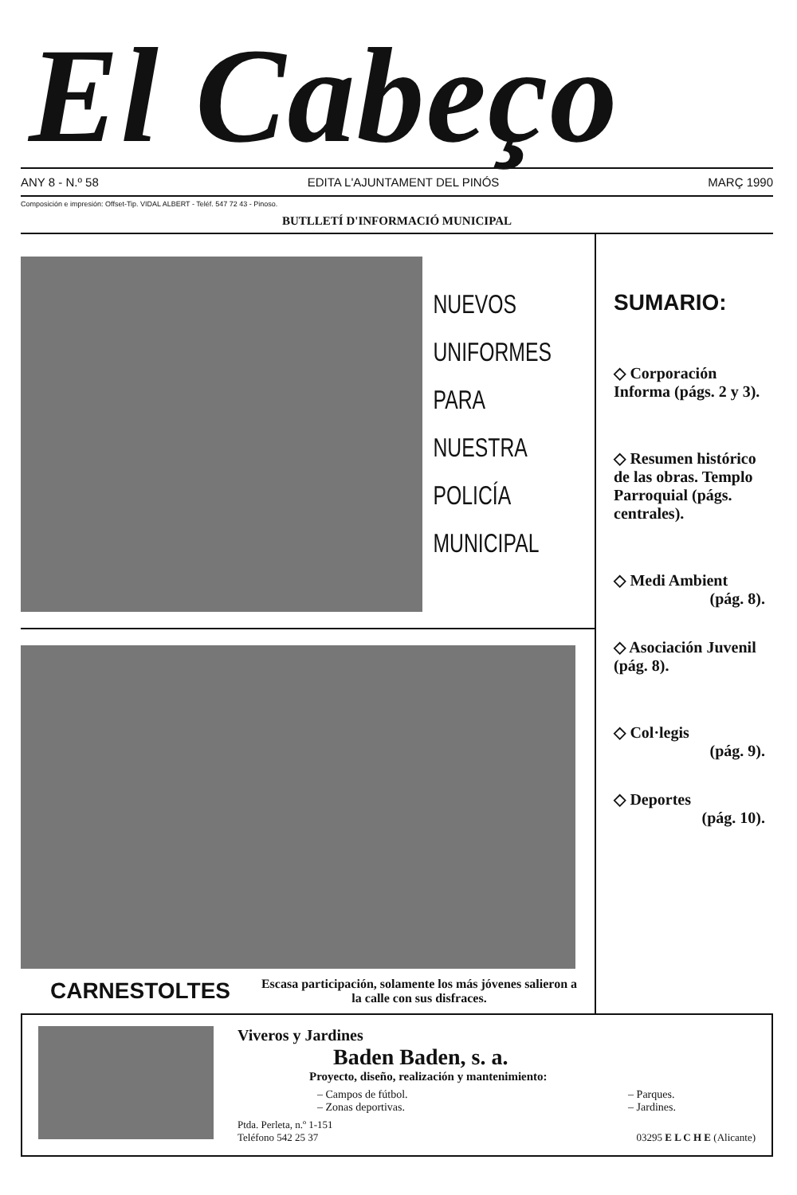El Cabeço
ANY 8 - N.º 58 EDITA L'AJUNTAMENT DEL PINÓS MARÇ 1990
Composición e impresión: Offset-Tip. VIDAL ALBERT - Teléf. 547 72 43 - Pinoso.
BUTLLETÍ D'INFORMACIÓ MUNICIPAL
NUEVOS
UNIFORMES
PARA
NUESTRA
POLICÍA
MUNICIPAL
CARNESTOLTES
Escasa participación, solamente los más jóvenes salieron a la calle con sus disfraces.
SUMARIO:
◇ Corporación Informa (págs. 2 y 3).
◇ Resumen histórico de las obras. Templo Parroquial (págs. centrales).
◇ Medi Ambient
(pág. 8).
◇ Asociación Juvenil (pág. 8).
◇ Col·legis
(pág. 9).
◇ Deportes
(pág. 10).
Viveros y Jardines
Baden Baden, s. a.
Proyecto, diseño, realización y mantenimiento:
– Campos de fútbol.
– Zonas deportivas. – Parques.
– Jardines.
Ptda. Perleta, n.º 1-151
Teléfono 542 25 37 03295 E L C H E (Alicante)